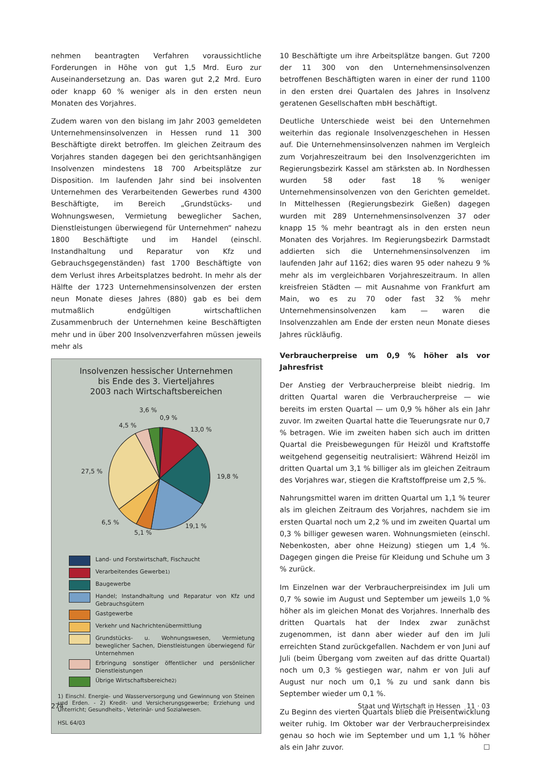nehmen beantragten Verfahren voraussichtliche Forderungen in Höhe von gut 1,5 Mrd. Euro zur Auseinandersetzung an. Das waren gut 2,2 Mrd. Euro oder knapp 60 % weniger als in den ersten neun Monaten des Vorjahres.
Zudem waren von den bislang im Jahr 2003 gemeldeten Unternehmensinsolvenzen in Hessen rund 11 300 Beschäftigte direkt betroffen. Im gleichen Zeitraum des Vorjahres standen dagegen bei den gerichtsanhängigen Insolvenzen mindestens 18 700 Arbeitsplätze zur Disposition. Im laufenden Jahr sind bei insolventen Unternehmen des Verarbeitenden Gewerbes rund 4300 Beschäftigte, im Bereich „Grundstücks- und Wohnungswesen, Vermietung beweglicher Sachen, Dienstleistungen überwiegend für Unternehmen“ nahezu 1800 Beschäftigte und im Handel (einschl. Instandhaltung und Reparatur von Kfz und Gebrauchsgegenständen) fast 1700 Beschäftigte von dem Verlust ihres Arbeitsplatzes bedroht. In mehr als der Hälfte der 1723 Unternehmensinsolvenzen der ersten neun Monate dieses Jahres (880) gab es bei dem mutmaßlich endgültigen wirtschaftlichen Zusammenbruch der Unternehmen keine Beschäftigten mehr und in über 200 Insolvenzverfahren müssen jeweils mehr als
Insolvenzen hessischer Unternehmen
bis Ende des 3. Vierteljahres
2003 nach Wirtschaftsbereichen
3,6 %
0,9 %
4,5 %
13,0 %
27,5 %
19,8 %
6,5 %
5,1 %
19,1 %
Land- und Forstwirtschaft, Fischzucht
Verarbeitendes Gewerbe<sup>1)</sup>
Baugewerbe
Handel; Instandhaltung und Reparatur von Kfz und Gebrauchsgütern
Gastgewerbe
Verkehr und Nachrichtenübermittlung
Grundstücks- u. Wohnungswesen, Vermietung beweglicher Sachen, Dienstleistungen überwiegend für Unternehmen
Erbringung sonstiger öffentlicher und persönlicher Dienstleistungen
Übrige Wirtschaftsbereiche <sup>2)</sup>
1) Einschl. Energie- und Wasserversorgung und Gewinnung von Steinen und Erden. - 2) Kredit- und Versicherungsgewerbe; Erziehung und Unterricht; Gesundheits-, Veterinär- und Sozialwesen.
HSL 64/03
10 Beschäftigte um ihre Arbeitsplätze bangen. Gut 7200 der 11 300 von den Unternehmensinsolvenzen betroffenen Beschäftigten waren in einer der rund 1100 in den ersten drei Quartalen des Jahres in Insolvenz geratenen Gesellschaften mbH beschäftigt.
Deutliche Unterschiede weist bei den Unternehmen weiterhin das regionale Insolvenzgeschehen in Hessen auf. Die Unternehmensinsolvenzen nahmen im Vergleich zum Vorjahreszeitraum bei den Insolvenzgerichten im Regierungsbezirk Kassel am stärksten ab. In Nordhessen wurden 58 oder fast 18 % weniger Unternehmensinsolvenzen von den Gerichten gemeldet. In Mittelhessen (Regierungsbezirk Gießen) dagegen wurden mit 289 Unternehmensinsolvenzen 37 oder knapp 15 % mehr beantragt als in den ersten neun Monaten des Vorjahres. Im Regierungsbezirk Darmstadt addierten sich die Unternehmensinsolvenzen im laufenden Jahr auf 1162; dies waren 95 oder nahezu 9 % mehr als im vergleichbaren Vorjahreszeitraum. In allen kreisfreien Städten — mit Ausnahme von Frankfurt am Main, wo es zu 70 oder fast 32 % mehr Unternehmensinsolvenzen kam — waren die Insolvenzzahlen am Ende der ersten neun Monate dieses Jahres rückläufig.
Verbraucherpreise um 0,9 % höher als vor Jahresfrist
Der Anstieg der Verbraucherpreise bleibt niedrig. Im dritten Quartal waren die Verbraucherpreise — wie bereits im ersten Quartal — um 0,9 % höher als ein Jahr zuvor. Im zweiten Quartal hatte die Teuerungsrate nur 0,7 % betragen. Wie im zweiten haben sich auch im dritten Quartal die Preisbewegungen für Heizöl und Kraftstoffe weitgehend gegenseitig neutralisiert: Während Heizöl im dritten Quartal um 3,1 % billiger als im gleichen Zeitraum des Vorjahres war, stiegen die Kraftstoffpreise um 2,5 %.
Nahrungsmittel waren im dritten Quartal um 1,1 % teurer als im gleichen Zeitraum des Vorjahres, nachdem sie im ersten Quartal noch um 2,2 % und im zweiten Quartal um 0,3 % billiger gewesen waren. Wohnungsmieten (einschl. Nebenkosten, aber ohne Heizung) stiegen um 1,4 %. Dagegen gingen die Preise für Kleidung und Schuhe um 3 % zurück.
Im Einzelnen war der Verbraucherpreisindex im Juli um 0,7 % sowie im August und September um jeweils 1,0 % höher als im gleichen Monat des Vorjahres. Innerhalb des dritten Quartals hat der Index zwar zunächst zugenommen, ist dann aber wieder auf den im Juli erreichten Stand zurückgefallen. Nachdem er von Juni auf Juli (beim Übergang vom zweiten auf das dritte Quartal) noch um 0,3 % gestiegen war, nahm er von Juli auf August nur noch um 0,1 % zu und sank dann bis September wieder um 0,1 %.
Zu Beginn des vierten Quartals blieb die Preisentwicklung weiter ruhig. Im Oktober war der Verbraucherpreisindex genau so hoch wie im September und um 1,1 % höher als ein Jahr zuvor. ☐
274 Staat und Wirtschaft in Hessen 11 · 03